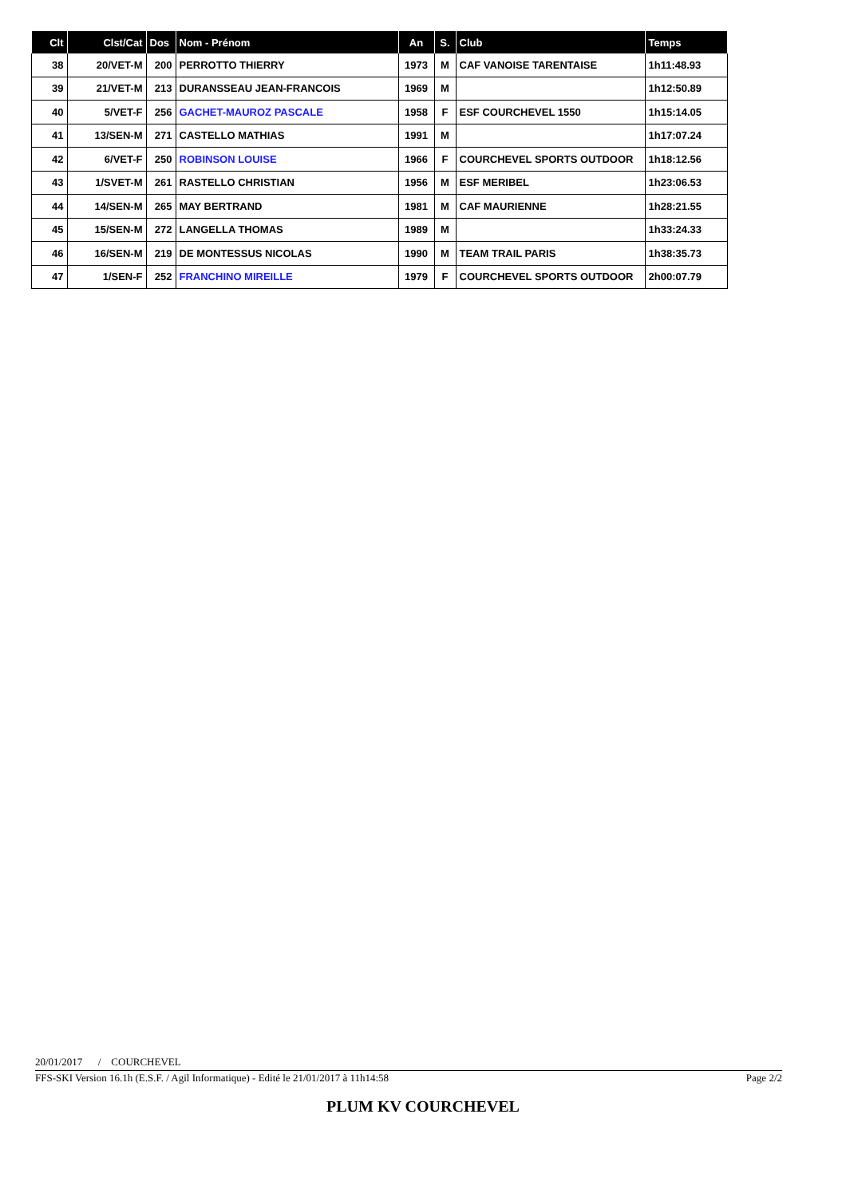| Clt | Clst/Cat | Dos | Nom - Prénom | An | S. | Club | Temps |
| --- | --- | --- | --- | --- | --- | --- | --- |
| 38 | 20/VET-M | 200 | PERROTTO THIERRY | 1973 | M | CAF VANOISE TARENTAISE | 1h11:48.93 |
| 39 | 21/VET-M | 213 | DURANSSEAU JEAN-FRANCOIS | 1969 | M | | 1h12:50.89 |
| 40 | 5/VET-F | 256 | GACHET-MAUROZ PASCALE | 1958 | F | ESF COURCHEVEL 1550 | 1h15:14.05 |
| 41 | 13/SEN-M | 271 | CASTELLO MATHIAS | 1991 | M | | 1h17:07.24 |
| 42 | 6/VET-F | 250 | ROBINSON LOUISE | 1966 | F | COURCHEVEL SPORTS OUTDOOR | 1h18:12.56 |
| 43 | 1/SVET-M | 261 | RASTELLO CHRISTIAN | 1956 | M | ESF MERIBEL | 1h23:06.53 |
| 44 | 14/SEN-M | 265 | MAY BERTRAND | 1981 | M | CAF MAURIENNE | 1h28:21.55 |
| 45 | 15/SEN-M | 272 | LANGELLA THOMAS | 1989 | M | | 1h33:24.33 |
| 46 | 16/SEN-M | 219 | DE MONTESSUS NICOLAS | 1990 | M | TEAM TRAIL PARIS | 1h38:35.73 |
| 47 | 1/SEN-F | 252 | FRANCHINO MIREILLE | 1979 | F | COURCHEVEL SPORTS OUTDOOR | 2h00:07.79 |
20/01/2017 / COURCHEVEL
FFS-SKI Version 16.1h (E.S.F. / Agil Informatique) - Edité le 21/01/2017 à 11h14:58 Page 2/2
PLUM KV COURCHEVEL